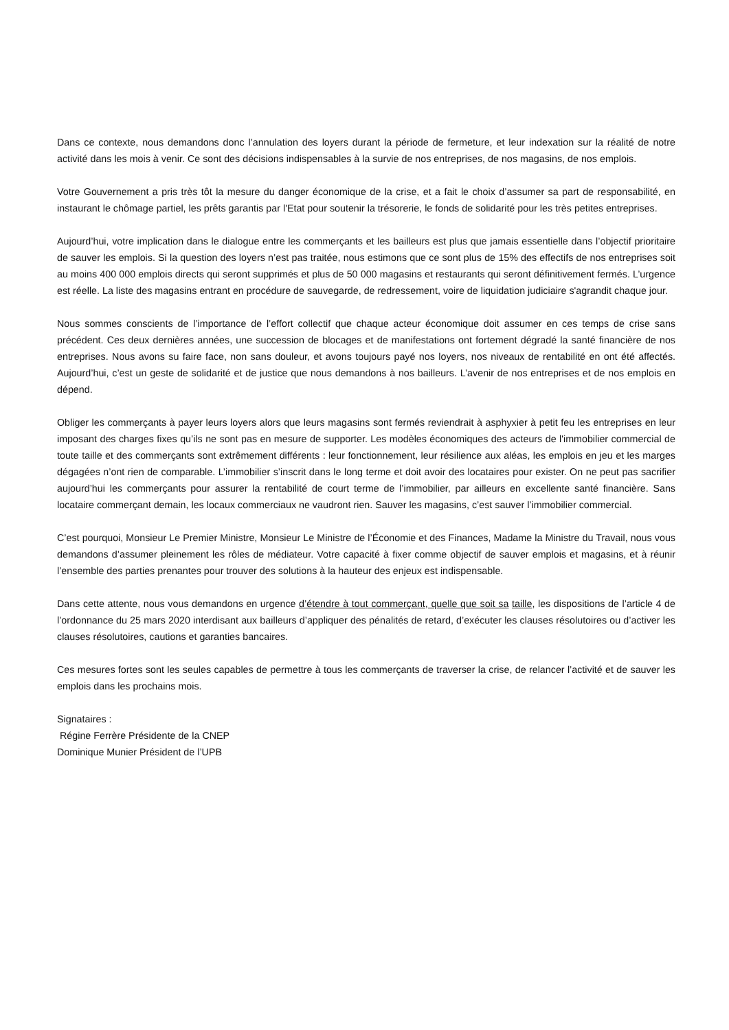Dans ce contexte, nous demandons donc l’annulation des loyers durant la période de fermeture, et leur indexation sur la réalité de notre activité dans les mois à venir. Ce sont des décisions indispensables à la survie de nos entreprises, de nos magasins, de nos emplois.
Votre Gouvernement a pris très tôt la mesure du danger économique de la crise, et a fait le choix d’assumer sa part de responsabilité, en instaurant le chômage partiel, les prêts garantis par l'Etat pour soutenir la trésorerie, le fonds de solidarité pour les très petites entreprises.
Aujourd’hui, votre implication dans le dialogue entre les commerçants et les bailleurs est plus que jamais essentielle dans l’objectif prioritaire de sauver les emplois. Si la question des loyers n’est pas traitée, nous estimons que ce sont plus de 15% des effectifs de nos entreprises soit au moins 400 000 emplois directs qui seront supprimés et plus de 50 000 magasins et restaurants qui seront définitivement fermés. L’urgence est réelle. La liste des magasins entrant en procédure de sauvegarde, de redressement, voire de liquidation judiciaire s'agrandit chaque jour.
Nous sommes conscients de l’importance de l’effort collectif que chaque acteur économique doit assumer en ces temps de crise sans précédent. Ces deux dernières années, une succession de blocages et de manifestations ont fortement dégradé la santé financière de nos entreprises. Nous avons su faire face, non sans douleur, et avons toujours payé nos loyers, nos niveaux de rentabilité en ont été affectés. Aujourd’hui, c’est un geste de solidarité et de justice que nous demandons à nos bailleurs. L’avenir de nos entreprises et de nos emplois en dépend.
Obliger les commerçants à payer leurs loyers alors que leurs magasins sont fermés reviendrait à asphyxier à petit feu les entreprises en leur imposant des charges fixes qu’ils ne sont pas en mesure de supporter. Les modèles économiques des acteurs de l'immobilier commercial de toute taille et des commerçants sont extrêmement différents : leur fonctionnement, leur résilience aux aléas, les emplois en jeu et les marges dégagées n’ont rien de comparable. L’immobilier s’inscrit dans le long terme et doit avoir des locataires pour exister. On ne peut pas sacrifier aujourd’hui les commerçants pour assurer la rentabilité de court terme de l’immobilier, par ailleurs en excellente santé financière. Sans locataire commerçant demain, les locaux commerciaux ne vaudront rien. Sauver les magasins, c’est sauver l’immobilier commercial.
C’est pourquoi, Monsieur Le Premier Ministre, Monsieur Le Ministre de l’Économie et des Finances, Madame la Ministre du Travail, nous vous demandons d’assumer pleinement les rôles de médiateur. Votre capacité à fixer comme objectif de sauver emplois et magasins, et à réunir l’ensemble des parties prenantes pour trouver des solutions à la hauteur des enjeux est indispensable.
Dans cette attente, nous vous demandons en urgence d’étendre à tout commerçant, quelle que soit sa taille, les dispositions de l’article 4 de l’ordonnance du 25 mars 2020 interdisant aux bailleurs d’appliquer des pénalités de retard, d’exécuter les clauses résolutoires ou d’activer les clauses résolutoires, cautions et garanties bancaires.
Ces mesures fortes sont les seules capables de permettre à tous les commerçants de traverser la crise, de relancer l’activité et de sauver les emplois dans les prochains mois.
Signataires :
Régine Ferrère Présidente de la CNEP
Dominique Munier Président de l’UPB